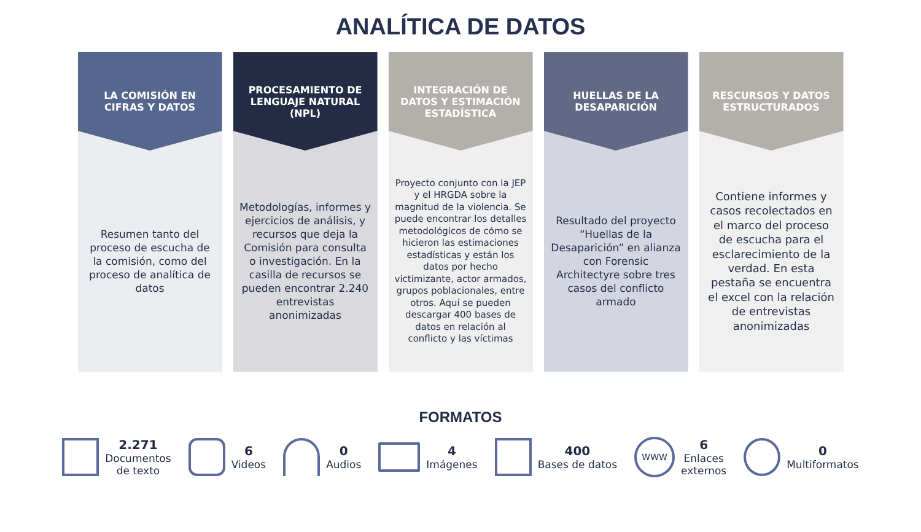ANALÍTICA DE DATOS
LA COMISIÓN EN CIFRAS Y DATOS
Resumen tanto del proceso de escucha de la comisión, como del proceso de analítica de datos
PROCESAMIENTO DE LENGUAJE NATURAL (NPL)
Metodologías, informes y ejercicios de análisis, y recursos que deja la Comisión para consulta o investigación. En la casilla de recursos se pueden encontrar 2.240 entrevistas anonimizadas
INTEGRACIÓN DE DATOS Y ESTIMACIÓN ESTADÍSTICA
Proyecto conjunto con la JEP y el HRGDA sobre la magnitud de la violencia. Se puede encontrar los detalles metodológicos de cómo se hicieron las estimaciones estadísticas y están los datos por hecho victimizante, actor armados, grupos poblacionales, entre otros. Aquí se pueden descargar 400 bases de datos en relación al conflicto y las víctimas
HUELLAS DE LA DESAPARICIÓN
Resultado del proyecto “Huellas de la Desaparición” en alianza con Forensic Architectyre sobre tres casos del conflicto armado
RESCURSOS Y DATOS ESTRUCTURADOS
Contiene informes y casos recolectados en el marco del proceso de escucha para el esclarecimiento de la verdad. En esta pestaña se encuentra el excel con la relación de entrevistas anonimizadas
FORMATOS
2.271
Documentos
de texto
6
Videos
0
Audios
4
Imágenes
400
Bases de datos
WWW
6
Enlaces
externos
0
Multiformatos